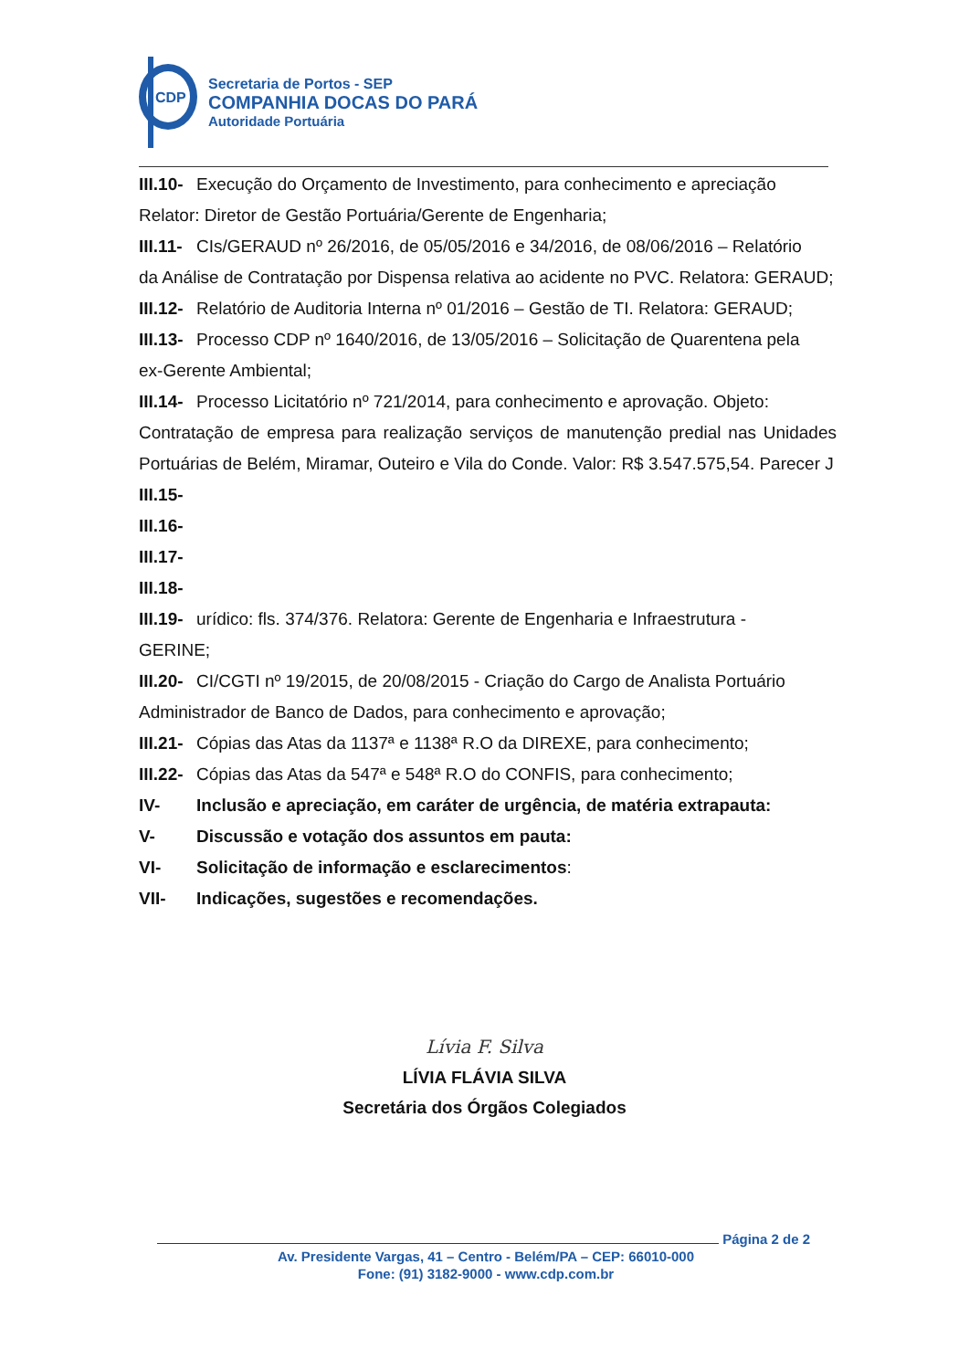CDP
Secretaria de Portos - SEP
COMPANHIA DOCAS DO PARÁ
Autoridade Portuária
III.10- Execução do Orçamento de Investimento, para conhecimento e apreciação
Relator: Diretor de Gestão Portuária/Gerente de Engenharia;
III.11- CIs/GERAUD nº 26/2016, de 05/05/2016 e 34/2016, de 08/06/2016 – Relatório
da Análise de Contratação por Dispensa relativa ao acidente no PVC. Relatora: GERAUD;
III.12- Relatório de Auditoria Interna nº 01/2016 – Gestão de TI. Relatora: GERAUD;
III.13- Processo CDP nº 1640/2016, de 13/05/2016 – Solicitação de Quarentena pela
ex-Gerente Ambiental;
III.14- Processo Licitatório nº 721/2014, para conhecimento e aprovação. Objeto:
Contratação de empresa para realização serviços de manutenção predial nas Unidades Portuárias de Belém, Miramar, Outeiro e Vila do Conde. Valor: R$ 3.547.575,54. Parecer J
III.15-
III.16-
III.17-
III.18-
III.19- urídico: fls. 374/376. Relatora: Gerente de Engenharia e Infraestrutura -
GERINE;
III.20- CI/CGTI nº 19/2015, de 20/08/2015 - Criação do Cargo de Analista Portuário
Administrador de Banco de Dados, para conhecimento e aprovação;
III.21- Cópias das Atas da 1137ª e 1138ª R.O da DIREXE, para conhecimento;
III.22- Cópias das Atas da 547ª e 548ª R.O do CONFIS, para conhecimento;
IV- Inclusão e apreciação, em caráter de urgência, de matéria extrapauta:
V- Discussão e votação dos assuntos em pauta:
VI- Solicitação de informação e esclarecimentos:
VII- Indicações, sugestões e recomendações.
Lívia F. Silva
LÍVIA FLÁVIA SILVA
Secretária dos Órgãos Colegiados
Página 2 de 2
Av. Presidente Vargas, 41 – Centro - Belém/PA – CEP: 66010-000
Fone: (91) 3182-9000 - www.cdp.com.br